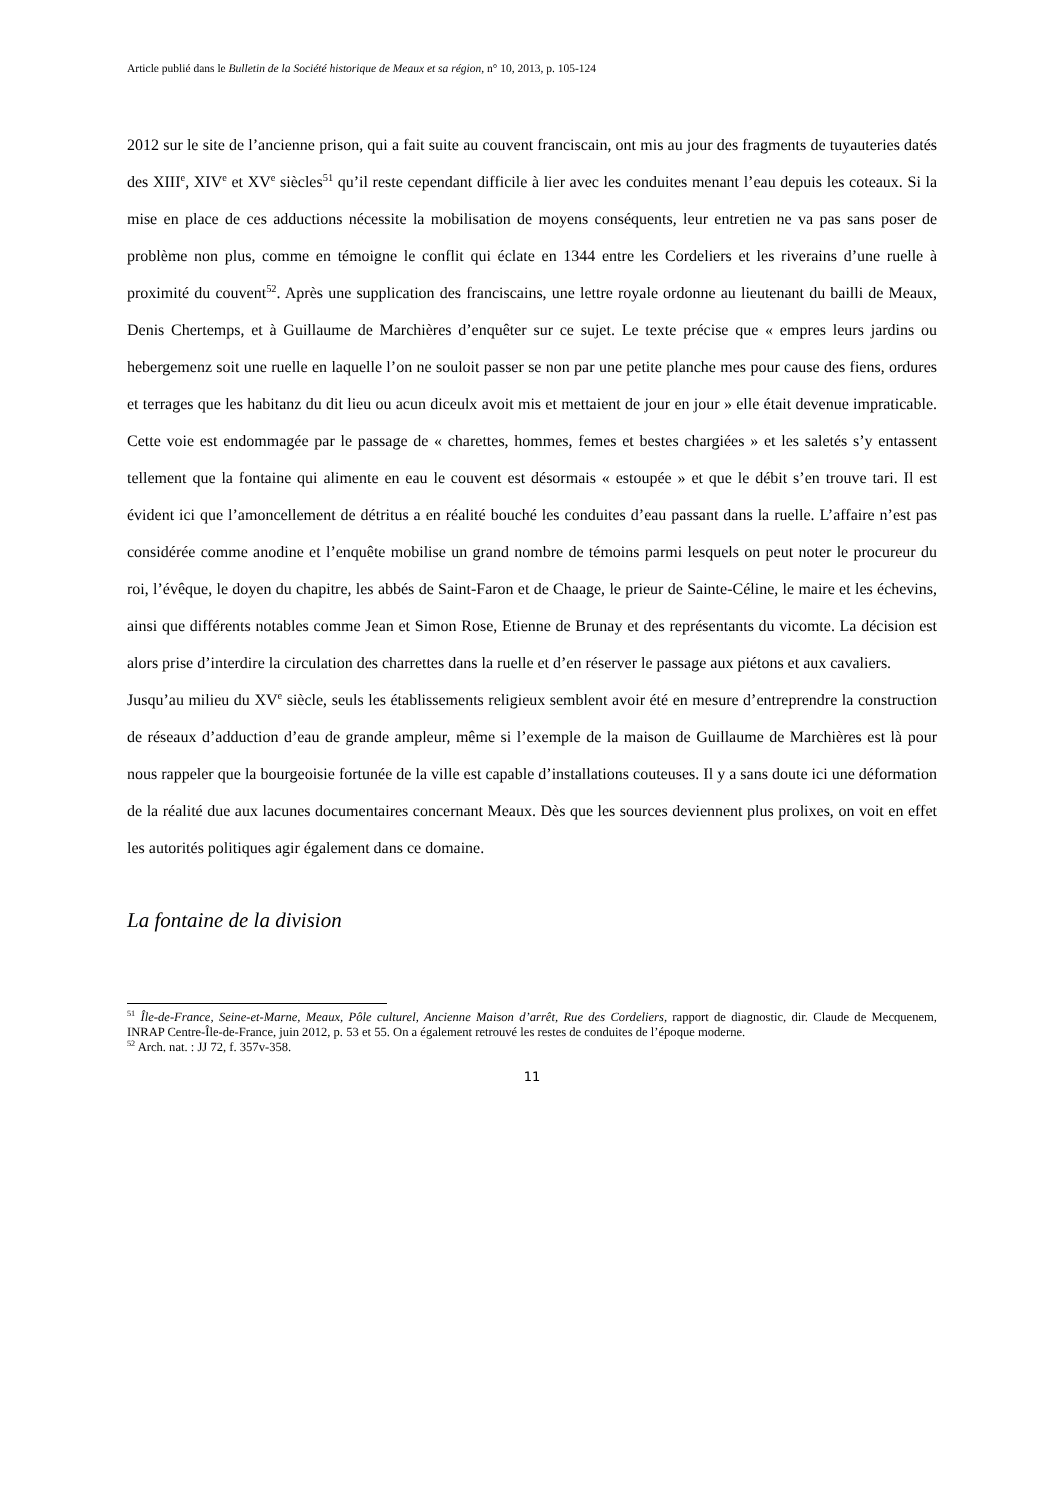Article publié dans le Bulletin de la Société historique de Meaux et sa région, n° 10, 2013, p. 105-124
2012 sur le site de l’ancienne prison, qui a fait suite au couvent franciscain, ont mis au jour des fragments de tuyauteries datés des XIII<sup>e</sup>, XIV<sup>e</sup> et XV<sup>e</sup> siècles<sup>51</sup> qu’il reste cependant difficile à lier avec les conduites menant l’eau depuis les coteaux. Si la mise en place de ces adductions nécessite la mobilisation de moyens conséquents, leur entretien ne va pas sans poser de problème non plus, comme en témoigne le conflit qui éclate en 1344 entre les Cordeliers et les riverains d’une ruelle à proximité du couvent<sup>52</sup>. Après une supplication des franciscains, une lettre royale ordonne au lieutenant du bailli de Meaux, Denis Chertemps, et à Guillaume de Marchières d’enquêter sur ce sujet. Le texte précise que « empres leurs jardins ou hebergemenz soit une ruelle en laquelle l’on ne souloit passer se non par une petite planche mes pour cause des fiens, ordures et terrages que les habitanz du dit lieu ou acun diceulx avoit mis et mettaient de jour en jour » elle était devenue impraticable. Cette voie est endommagée par le passage de « charettes, hommes, femes et bestes chargiées » et les saletés s’y entassent tellement que la fontaine qui alimente en eau le couvent est désormais « estoupée » et que le débit s’en trouve tari. Il est évident ici que l’amoncellement de détritus a en réalité bouché les conduites d’eau passant dans la ruelle. L’affaire n’est pas considérée comme anodine et l’enquête mobilise un grand nombre de témoins parmi lesquels on peut noter le procureur du roi, l’évêque, le doyen du chapitre, les abbés de Saint-Faron et de Chaage, le prieur de Sainte-Céline, le maire et les échevins, ainsi que différents notables comme Jean et Simon Rose, Etienne de Brunay et des représentants du vicomte. La décision est alors prise d’interdire la circulation des charrettes dans la ruelle et d’en réserver le passage aux piétons et aux cavaliers.
Jusqu’au milieu du XV<sup>e</sup> siècle, seuls les établissements religieux semblent avoir été en mesure d’entreprendre la construction de réseaux d’adduction d’eau de grande ampleur, même si l’exemple de la maison de Guillaume de Marchières est là pour nous rappeler que la bourgeoisie fortunée de la ville est capable d’installations couteuses. Il y a sans doute ici une déformation de la réalité due aux lacunes documentaires concernant Meaux. Dès que les sources deviennent plus prolixes, on voit en effet les autorités politiques agir également dans ce domaine.
La fontaine de la division
<sup>51</sup> Île-de-France, Seine-et-Marne, Meaux, Pôle culturel, Ancienne Maison d’arrêt, Rue des Cordeliers, rapport de diagnostic, dir. Claude de Mecquenem, INRAP Centre-Île-de-France, juin 2012, p. 53 et 55. On a également retrouvé les restes de conduites de l’époque moderne.
<sup>52</sup> Arch. nat. : JJ 72, f. 357v-358.
11